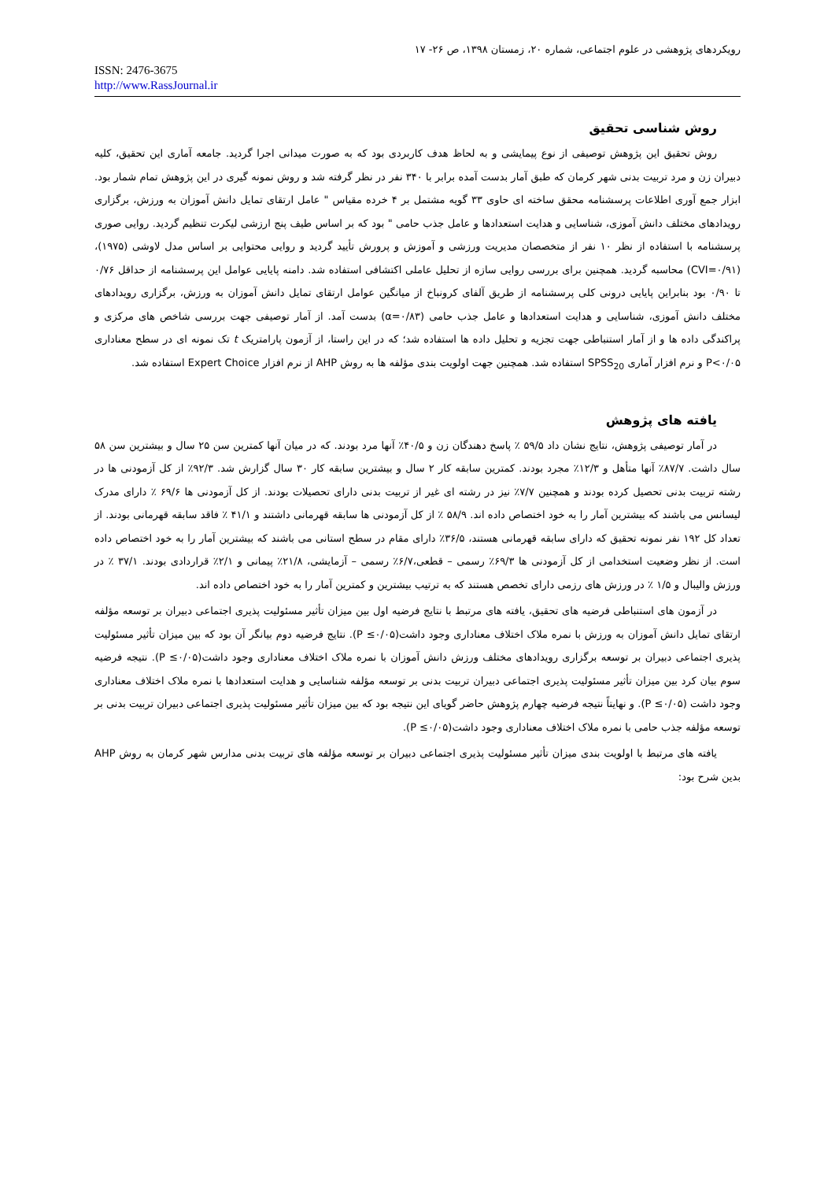رویکردهای پژوهشی در علوم اجتماعی، شماره ۲۰، زمستان ۱۳۹۸، ص ۲۶- ۱۷
ISSN: 2476-3675
http://www.RassJournal.ir
روش شناسی تحقیق
روش تحقیق این پژوهش توصیفی از نوع پیمایشی و به لحاظ هدف کاربردی بود که به صورت میدانی اجرا گردید. جامعه آماری این تحقیق، کلیه دبیران زن و مرد تربیت بدنی شهر کرمان که طبق آمار بدست آمده برابر با ۳۴۰ نفر در نظر گرفته شد و روش نمونه گیری در این پژوهش تمام شمار بود. ابزار جمع آوری اطلاعات پرسشنامه محقق ساخته ای حاوی ۳۳ گویه مشتمل بر ۴ خرده مقیاس " عامل ارتقای تمایل دانش آموزان به ورزش، برگزاری رویدادهای مختلف دانش آموزی، شناسایی و هدایت استعدادها و عامل جذب حامی " بود که بر اساس طیف پنج ارزشی لیکرت تنظیم گردید. روایی صوری پرسشنامه با استفاده از نظر ۱۰ نفر از متخصصان مدیریت ورزشی و آموزش و پرورش تأیید گردید و روایی محتوایی بر اساس مدل لاوشی (۱۹۷۵)، (CVI=۰/۹۱) محاسبه گردید. همچنین برای بررسی روایی سازه از تحلیل عاملی اکتشافی استفاده شد. دامنه پایایی عوامل این پرسشنامه از حداقل ۰/۷۶ تا ۰/۹۰ بود بنابراین پایایی درونی کلی پرسشنامه از طریق آلفای کرونباخ از میانگین عوامل ارتقای تمایل دانش آموزان به ورزش، برگزاری رویدادهای مختلف دانش آموزی، شناسایی و هدایت استعدادها و عامل جذب حامی (α=۰/۸۳) بدست آمد. از آمار توصیفی جهت بررسی شاخص های مرکزی و پراکندگی داده ها و از آمار استنباطی جهت تجزیه و تحلیل داده ها استفاده شد؛ که در این راستا، از آزمون پارامتریک t تک نمونه ای در سطح معناداری P<۰/۰۵ و نرم افزار آماری SPSS<sub>20</sub> استفاده شد. همچنین جهت اولویت بندی مؤلفه ها به روش AHP از نرم افزار Expert Choice استفاده شد.
یافته های پژوهش
در آمار توصیفی پژوهش، نتایج نشان داد ۵۹/۵ ٪ پاسخ دهندگان زن و ۴۰/۵٪ آنها مرد بودند. که در میان آنها کمترین سن ۲۵ سال و بیشترین سن ۵۸ سال داشت. ۸۷/۷٪ آنها متأهل و ۱۲/۳٪ مجرد بودند. کمترین سابقه کار ۲ سال و بیشترین سابقه کار ۳۰ سال گزارش شد. ۹۲/۳٪ از کل آزمودنی ها در رشته تربیت بدنی تحصیل کرده بودند و همچنین ۷/۷٪ نیز در رشته ای غیر از تربیت بدنی دارای تحصیلات بودند. از کل آزمودنی ها ۶۹/۶ ٪ دارای مدرک لیسانس می باشند که بیشترین آمار را به خود اختصاص داده اند. ۵۸/۹ ٪ از کل آزمودنی ها سابقه قهرمانی داشتند و ۴۱/۱ ٪ فاقد سابقه قهرمانی بودند. از تعداد کل ۱۹۲ نفر نمونه تحقیق که دارای سابقه قهرمانی هستند، ۳۶/۵٪ دارای مقام در سطح استانی می باشند که بیشترین آمار را به خود اختصاص داده است. از نظر وضعیت استخدامی از کل آزمودنی ها ۶۹/۳٪ رسمی – قطعی،۶/۷٪ رسمی – آزمایشی، ۲۱/۸٪ پیمانی و ۲/۱٪ قراردادی بودند. ۳۷/۱ ٪ در ورزش والیبال و ۱/۵ ٪ در ورزش های رزمی دارای تخصص هستند که به ترتیب بیشترین و کمترین آمار را به خود اختصاص داده اند.
در آزمون های استنباطی فرضیه های تحقیق، یافته های مرتبط با نتایج فرضیه اول بین میزان تأثیر مسئولیت پذیری اجتماعی دبیران بر توسعه مؤلفه ارتقای تمایل دانش آموزان به ورزش با نمره ملاک اختلاف معناداری وجود داشت(P ≤۰/۰۵). نتایج فرضیه دوم بیانگر آن بود که بین میزان تأثیر مسئولیت پذیری اجتماعی دبیران بر توسعه برگزاری رویدادهای مختلف ورزش دانش آموزان با نمره ملاک اختلاف معناداری وجود داشت(P ≤۰/۰۵). نتیجه فرضیه سوم بیان کرد بین میزان تأثیر مسئولیت پذیری اجتماعی دبیران تربیت بدنی بر توسعه مؤلفه شناسایی و هدایت استعدادها با نمره ملاک اختلاف معناداری وجود داشت (P ≤۰/۰۵). و نهایتاً نتیجه فرضیه چهارم پژوهش حاضر گویای این نتیجه بود که بین میزان تأثیر مسئولیت پذیری اجتماعی دبیران تربیت بدنی بر توسعه مؤلفه جذب حامی با نمره ملاک اختلاف معناداری وجود داشت(P ≤۰/۰۵).
یافته های مرتبط با اولویت بندی میزان تأثیر مسئولیت پذیری اجتماعی دبیران بر توسعه مؤلفه های تربیت بدنی مدارس شهر کرمان به روش AHP بدین شرح بود: